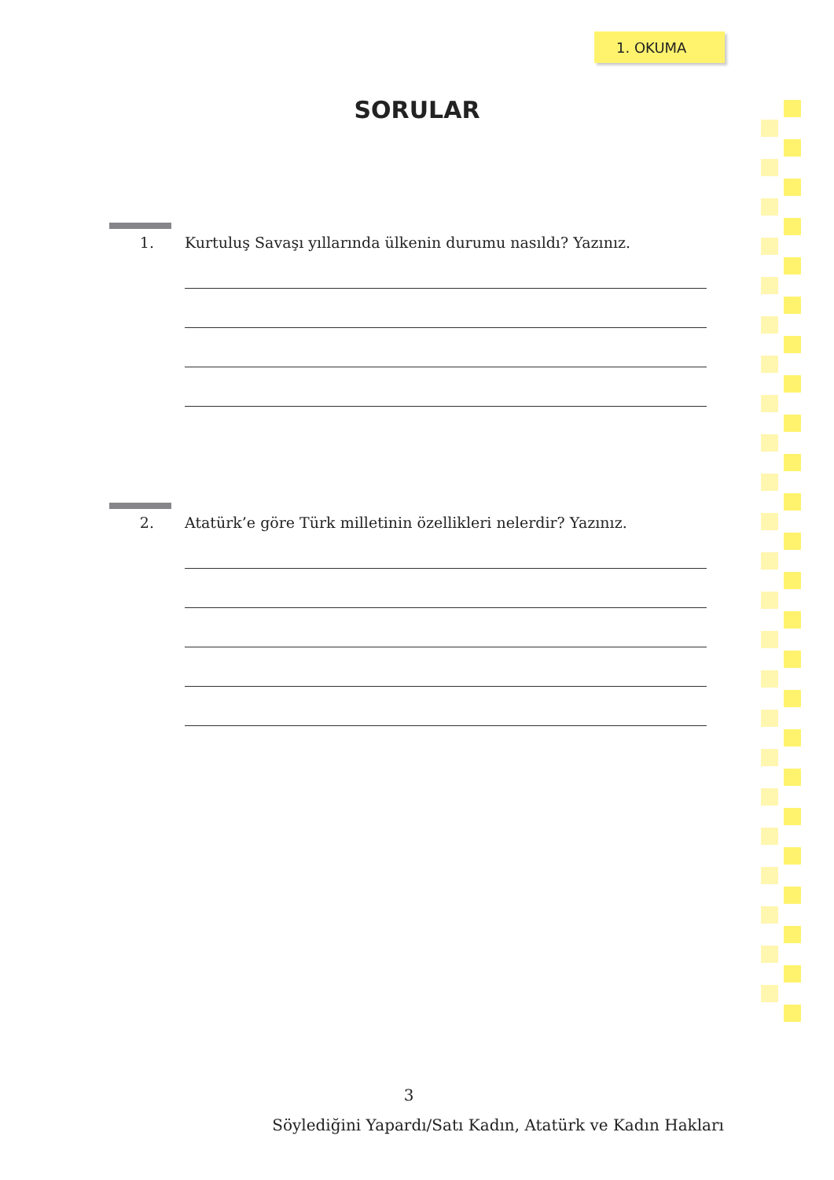1. OKUMA
SORULAR
1. Kurtuluş Savaşı yıllarında ülkenin durumu nasıldı? Yazınız.
2. Atatürk’e göre Türk milletinin özellikleri nelerdir? Yazınız.
3
Söylediğini Yapardı/Satı Kadın, Atatürk ve Kadın Hakları